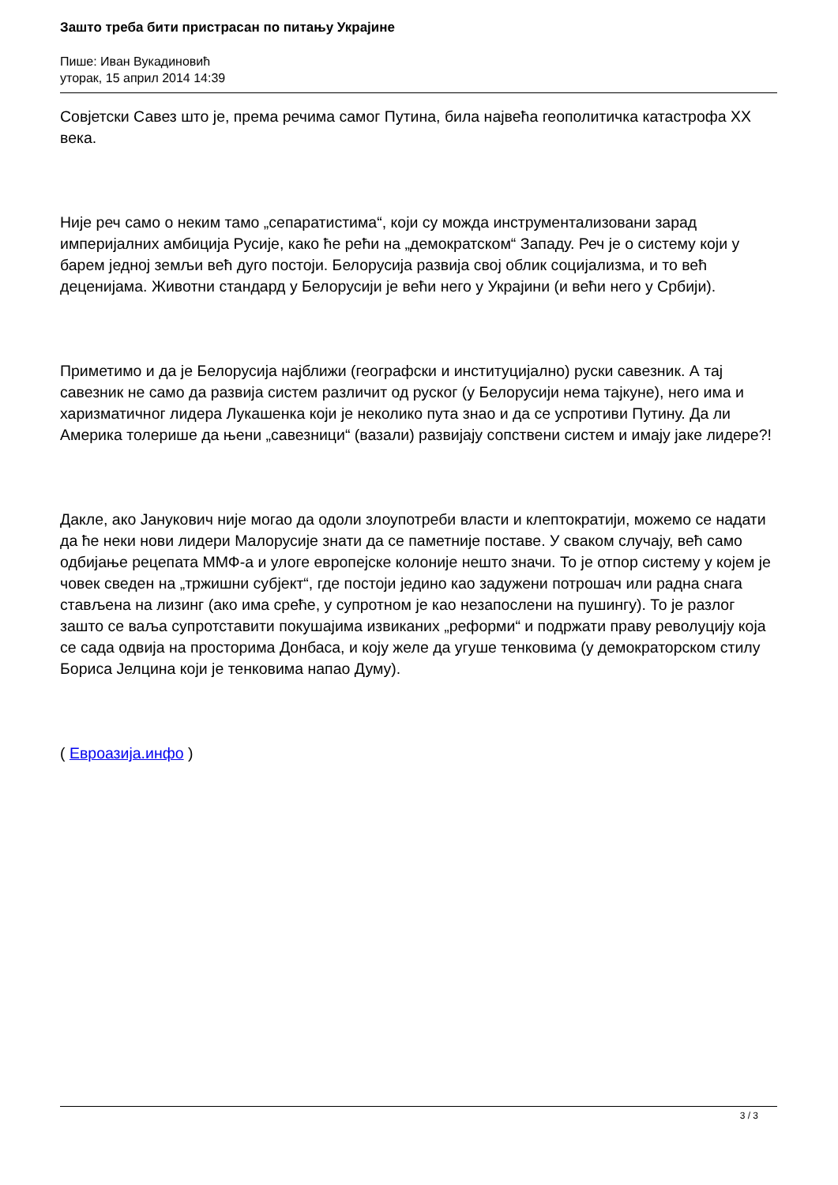Зашто треба бити пристрасан по питању Украјине
Пише: Иван Вукадиновић
уторак, 15 април 2014 14:39
Совјетски Савез што је, према речима самог Путина, била највећа геополитичка катастрофа XX века.
Није реч само о неким тамо „сепаратистима“, који су можда инструментализовани зарад империјалних амбиција Русије, како ће рећи на „демократском“ Западу. Реч је о систему који у барем једној земљи већ дуго постоји. Белорусија развија свој облик социјализма, и то већ деценијама. Животни стандард у Белорусији је већи него у Украјини (и већи него у Србији).
Приметимо и да је Белорусија најближи (географски и институцијално) руски савезник. А тај савезник не само да развија систем различит од руског (у Белорусији нема тајкуне), него има и харизматичног лидера Лукашенка који је неколико пута знао и да се успротиви Путину. Да ли Америка толерише да њени „савезници“ (вазали) развијају сопствени систем и имају јаке лидере?!
Дакле, ако Јанукович није могао да одоли злоупотреби власти и клептократији, можемо се надати да ће неки нови лидери Малорусије знати да се паметније поставе. У сваком случају, већ само одбијање рецепата ММФ-а и улоге европејске колоније нешто значи. То је отпор систему у којем је човек сведен на „тржишни субјект“, где постоји једино као задужени потрошач или радна снага стављена на лизинг (ако има среће, у супротном је као незапослени на пушингу). То је разлог зашто се ваља супротставити покушајима извиканих „реформи“ и подржати праву револуцију која се сада одвија на просторима Донбаса, и коју желе да угуше тенковима (у демократорском стилу Бориса Јелцина који је тенковима напао Думу).
( Евроазија.инфо )
3 / 3